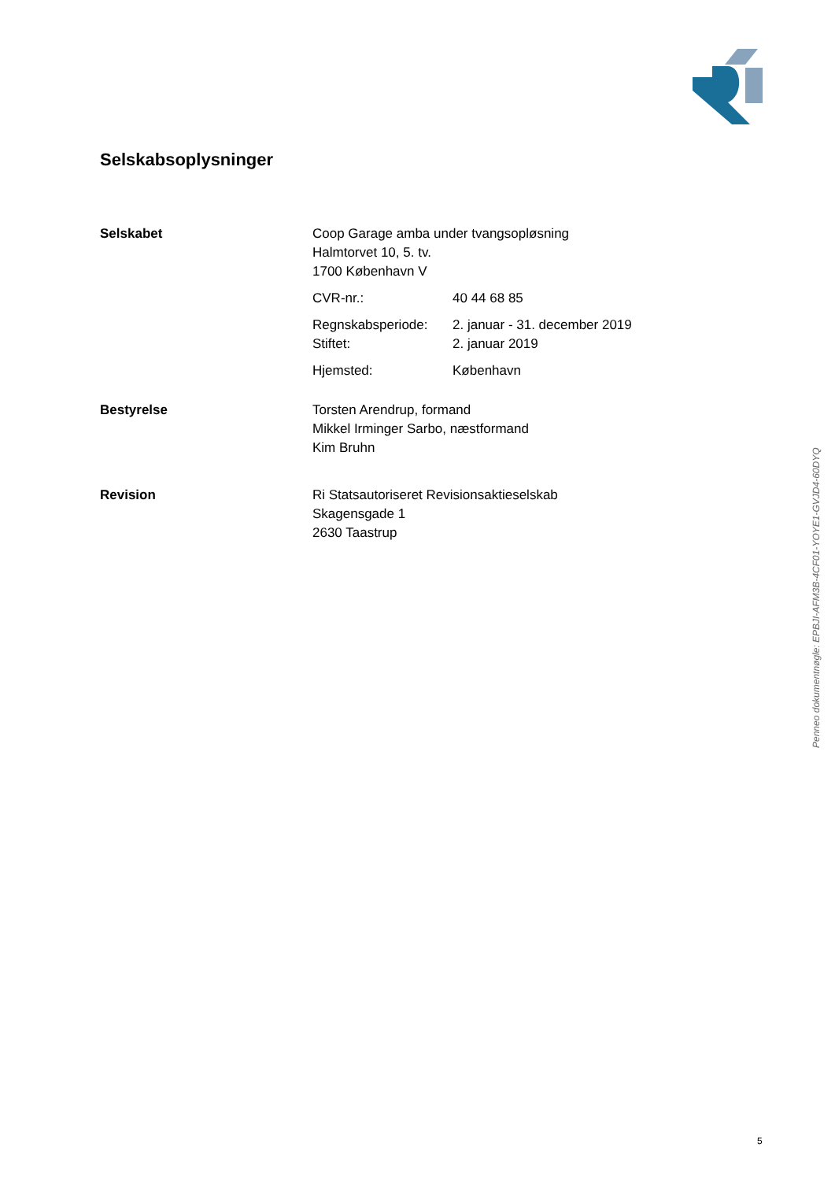Selskabsoplysninger
Selskabet Coop Garage amba under tvangsopløsning
Halmtorvet 10, 5. tv.
1700 København V
| CVR-nr.: | 40 44 68 85 |
| Regnskabsperiode: | 2. januar - 31. december 2019 |
| Stiftet: | 2. januar 2019 |
| Hjemsted: | København |
Bestyrelse Torsten Arendrup, formand
Mikkel Irminger Sarbo, næstformand
Kim Bruhn
Revision Ri Statsautoriseret Revisionsaktieselskab
Skagensgade 1
2630 Taastrup
Penneo dokumentnøgle: EPBJI-AFM3B-4CF01-YOYE1-GVJD4-60DYQ
5